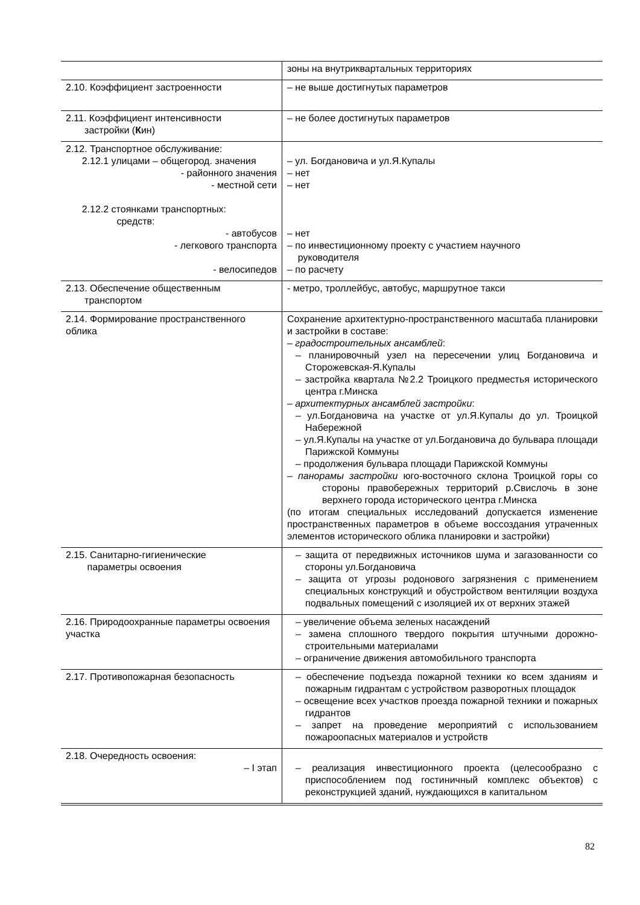| | зоны на внутриквартальных территориях |
| 2.10. Коэффициент застроенности | – не выше достигнутых параметров |
| 2.11. Коэффициент интенсивности застройки ( К ин) | – не более достигнутых параметров |
| 2.12. Транспортное обслуживание: 2.12.1 улицами – общегород. значения - районного значения - местной сети 2.12.2 стоянками транспортных: средств: - автобусов - легкового транспорта - велосипедов | – ул. Богдановича и ул.Я.Купалы – нет – нет – нет – по инвестиционному проекту с участием научного руководителя – по расчету |
| 2.13. Обеспечение общественным транспортом | - метро, троллейбус, автобус, маршрутное такси |
| 2.14. Формирование пространственного облика | Сохранение архитектурно-пространственного масштаба планировки и застройки в составе: – градостроительных ансамблей : – планировочный узел на пересечении улиц Богдановича и Сторожевская-Я.Купалы – застройка квартала №2.2 Троицкого предместья исторического центра г.Минска – архитектурных ансамблей застройки : – ул.Богдановича на участке от ул.Я.Купалы до ул. Троицкой Набережной – ул.Я.Купалы на участке от ул.Богдановича до бульвара площади Парижской Коммуны – продолжения бульвара площади Парижской Коммуны – панорамы застройки юго-восточного склона Троицкой горы со стороны правобережных территорий р.Свислочь в зоне верхнего города исторического центра г.Минска (по итогам специальных исследований допускается изменение пространственных параметров в объеме воссоздания утраченных элементов исторического облика планировки и застройки) |
| 2.15. Санитарно-гигиенические параметры освоения | – защита от передвижных источников шума и загазованности со стороны ул.Богдановича – защита от угрозы родонового загрязнения с применением специальных конструкций и обустройством вентиляции воздуха подвальных помещений с изоляцией их от верхних этажей |
| 2.16. Природоохранные параметры освоения участка | – увеличение объема зеленых насаждений – замена сплошного твердого покрытия штучными дорожно-строительными материалами – ограничение движения автомобильного транспорта |
| 2.17. Противопожарная безопасность | – обеспечение подъезда пожарной техники ко всем зданиям и пожарным гидрантам с устройством разворотных площадок – освещение всех участков проезда пожарной техники и пожарных гидрантов – запрет на проведение мероприятий с использованием пожароопасных материалов и устройств |
| 2.18. Очередность освоения: – I этап | – реализация инвестиционного проекта (целесообразно с приспособлением под гостиничный комплекс объектов) с реконструкцией зданий, нуждающихся в капитальном |
82